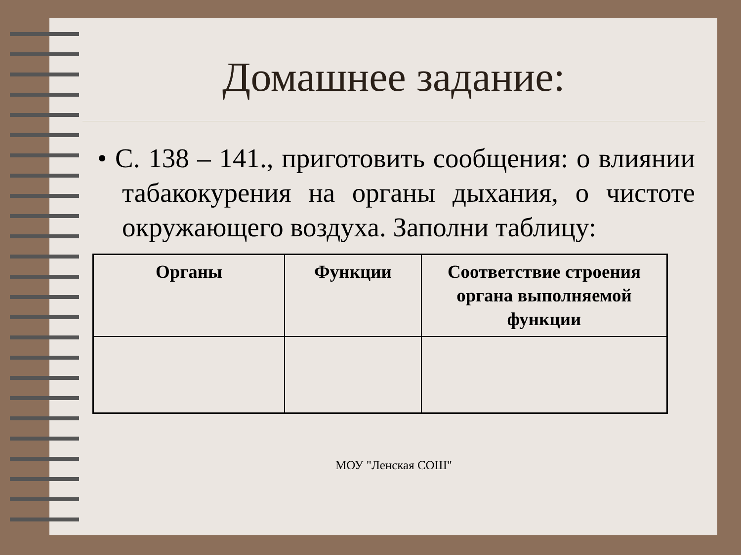Домашнее задание:
• С. 138 – 141., приготовить сообщения: о влиянии табакокурения на органы дыхания, о чистоте окружающего воздуха. Заполни таблицу:
| Органы | Функции | Соответствие строения органа выполняемой функции |
| --- | --- | --- |
МОУ "Ленская СОШ"